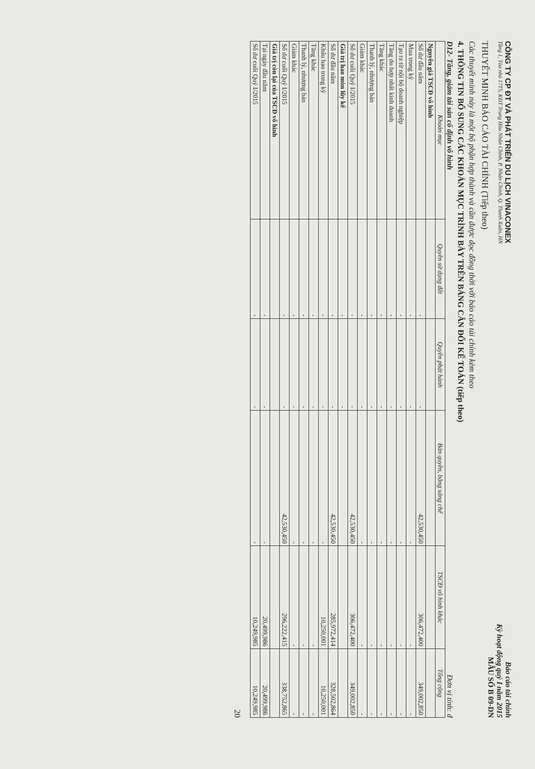CÔNG TY CP ĐT VÀ PHÁT TRIỂN DU LỊCH VINACONEX Báo cáo tài chính
Tầng 1, Tòa nhà 17T5, KĐT Trung Hòa Nhân Chính, P. Nhân Chính, Q. Thanh Xuân, HN Kỳ hoạt động quý I năm 2015
THUYẾT MINH BÁO CÁO TÀI CHÍNH (Tiếp theo)
MẪU SỐ B 09-DN
Các thuyết minh này là một bộ phận hợp thành và cần được đọc đồng thời với báo cáo tài chính kèm theo
4. THÔNG TIN BỔ SUNG CÁC KHOẢN MỤC TRÌNH BÀY TRÊN BẢNG CÂN ĐỐI KẾ TOÁN (tiếp theo)
D12- Tăng, giảm tài sản cố định vô hình Đơn vị tính: đ
| Khoản mục | Quyền sử dụng đất | Quyền phát hành | Bản quyền, bằng sáng chế | TSCĐ vô hình khác | Tổng cộng |
| --- | --- | --- | --- | --- | --- |
| Nguyên giá TSCĐ vô hình | | | | | |
| Số dư đầu năm | - | - | 42,530,450 | 306,472,400 | 349,002,850 |
| Mua trong kỳ | - | - | - | - | - |
| Tạo ra từ nội bộ doanh nghiệp | - | - | - | - | - |
| Tăng do hợp nhất kinh doanh | - | - | - | - | - |
| Tăng khác | - | - | - | - | - |
| Thanh lý, nhượng bán | - | - | - | - | - |
| Giảm khác | - | - | - | - | - |
| Số dư cuối Quý I/2015 | - | - | 42,530,450 | 306,472,400 | 349,002,850 |
| Giá trị hao mòn lũy kế | - | - | | | |
| Số dư đầu năm | - | - | 42,530,450 | 285,972,414 | 328,502,864 |
| Khấu hao trong kỳ | - | - | - | 10,250,001 | 10,250,001 |
| Tăng khác | - | - | - | - | - |
| Thanh lý, nhượng bán | - | - | - | - | - |
| Giảm khác | - | - | - | - | - |
| Số dư cuối Quý I/2015 | - | - | 42,530,450 | 296,222,415 | 338,752,865 |
| Giá trị còn lại của TSCĐ vô hình | | | | | |
| Tại ngày đầu năm | - | - | - | 20,499,986 | 20,499,986 |
| Số dư cuối Quý I/2015 | - | - | - | 10,249,985 | 10,249,985 |
20